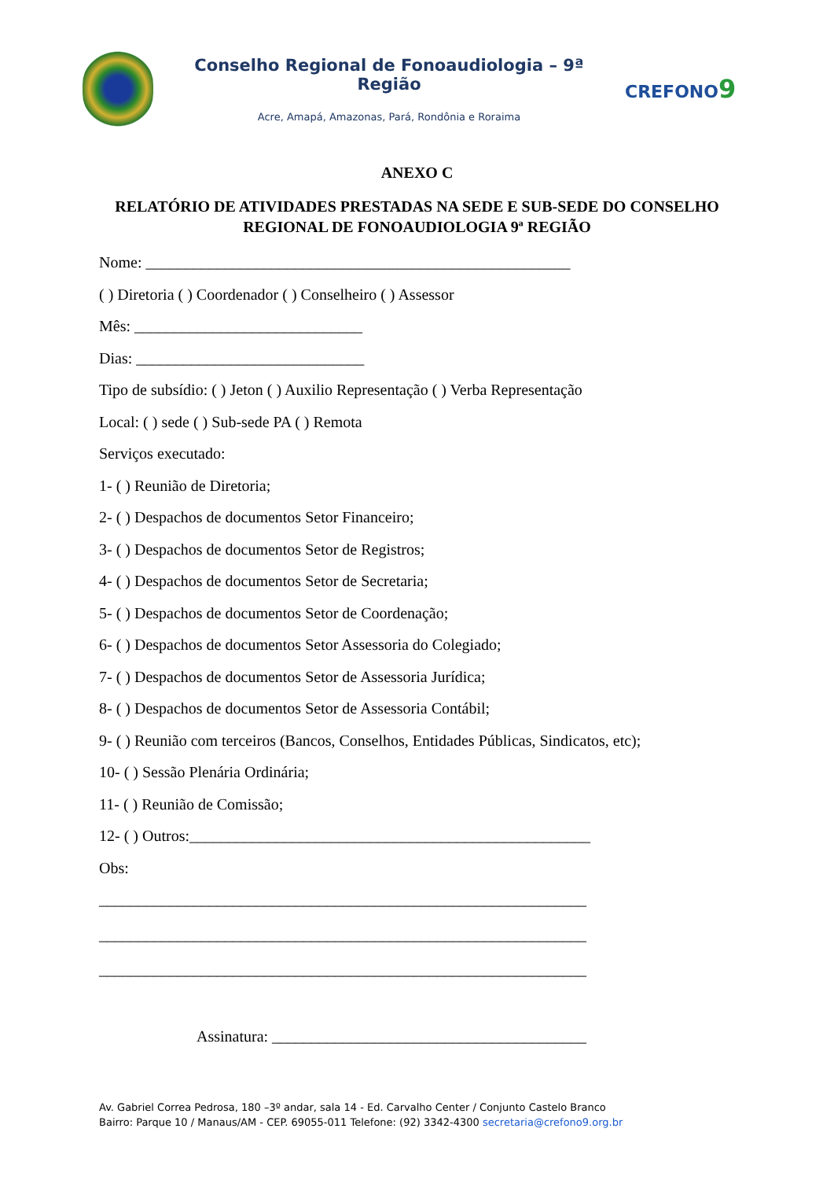Conselho Regional de Fonoaudiologia – 9ª Região
Acre, Amapá, Amazonas, Pará, Rondônia e Roraima
CREFONO9
ANEXO C
RELATÓRIO DE ATIVIDADES PRESTADAS NA SEDE E SUB-SEDE DO CONSELHO REGIONAL DE FONOAUDIOLOGIA 9ª REGIÃO
Nome: ______________________________________________________
( ) Diretoria ( ) Coordenador ( ) Conselheiro ( ) Assessor
Mês: _____________________________
Dias: _____________________________
Tipo de subsídio: ( ) Jeton ( ) Auxilio Representação ( ) Verba Representação
Local: ( ) sede ( ) Sub-sede PA ( ) Remota
Serviços executado:
1- ( ) Reunião de Diretoria;
2- ( ) Despachos de documentos Setor Financeiro;
3- ( ) Despachos de documentos Setor de Registros;
4- ( ) Despachos de documentos Setor de Secretaria;
5- ( ) Despachos de documentos Setor de Coordenação;
6- ( ) Despachos de documentos Setor Assessoria do Colegiado;
7- ( ) Despachos de documentos Setor de Assessoria Jurídica;
8- ( ) Despachos de documentos Setor de Assessoria Contábil;
9- ( ) Reunião com terceiros (Bancos, Conselhos, Entidades Públicas, Sindicatos, etc);
10- ( ) Sessão Plenária Ordinária;
11- ( ) Reunião de Comissão;
12- ( ) Outros:___________________________________________________
Obs:
______________________________________________________________
______________________________________________________________
______________________________________________________________
Assinatura: ________________________________________
Av. Gabriel Correa Pedrosa, 180 –3º andar, sala 14 - Ed. Carvalho Center / Conjunto Castelo Branco
Bairro: Parque 10 / Manaus/AM - CEP. 69055-011 Telefone: (92) 3342-4300 secretaria@crefono9.org.br